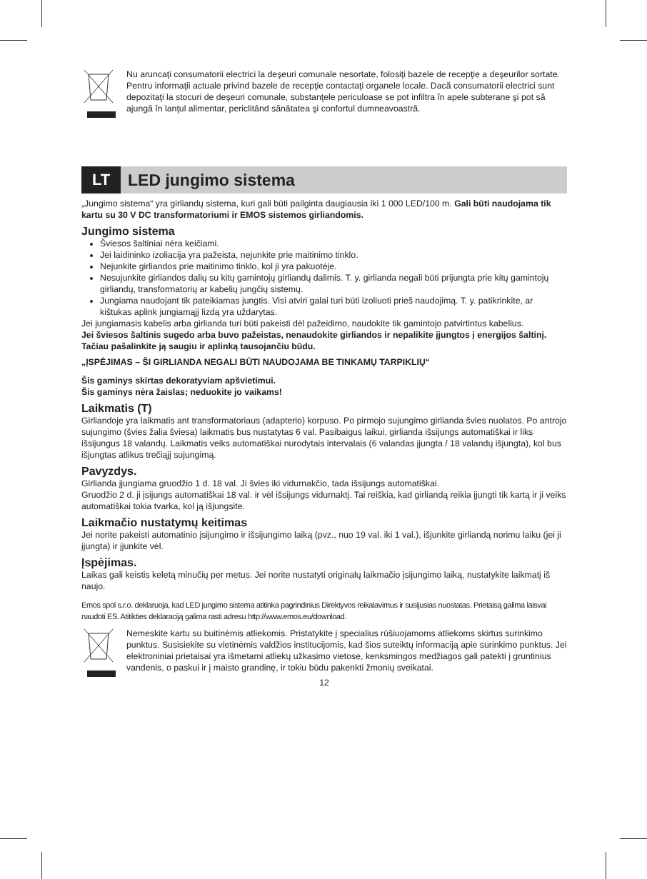Nu aruncaţi consumatorii electrici la deşeuri comunale nesortate, folosiţi bazele de recepţie a deşeurilor sortate. Pentru informaţii actuale privind bazele de recepţie contactaţi organele locale. Dacă consumatorii electrici sunt depozitaţi la stocuri de deşeuri comunale, substanţele periculoase se pot infiltra în apele subterane şi pot să ajungă în lanţul alimentar, periclitând sănătatea şi confortul dumneavoastră.
LT
LED jungimo sistema
„Jungimo sistema“ yra girliandų sistema, kuri gali būti pailginta daugiausia iki 1 000 LED/100 m. Gali būti naudojama tik kartu su 30 V DC transformatoriumi ir EMOS sistemos girliandomis.
Jungimo sistema
Šviesos šaltiniai nėra keičiami.
Jei laidininko izoliacija yra pažeista, nejunkite prie maitinimo tinklo.
Nejunkite girliandos prie maitinimo tinklo, kol ji yra pakuotėje.
Nesujunkite girliandos dalių su kitų gamintojų girliandų dalimis. T. y. girlianda negali būti prijungta prie kitų gamintojų girliandų, transformatorių ar kabelių jungčių sistemų.
Jungiama naudojant tik pateikiamas jungtis. Visi atviri galai turi būti izoliuoti prieš naudojimą. T. y. patikrinkite, ar kištukas aplink jungiamąjį lizdą yra uždarytas.
Jei jungiamasis kabelis arba girlianda turi būti pakeisti dėl pažeidimo, naudokite tik gamintojo patvirtintus kabelius.
Jei šviesos šaltinis sugedo arba buvo pažeistas, nenaudokite girliandos ir nepalikite įjungtos į energijos šaltinį. Tačiau pašalinkite ją saugiu ir aplinką tausojančiu būdu.
„ĮSPĖJIMAS – ŠI GIRLIANDA NEGALI BŪTI NAUDOJAMA BE TINKAMŲ TARPIKLIŲ“
Šis gaminys skirtas dekoratyviam apšvietimui.
Šis gaminys nėra žaislas; neduokite jo vaikams!
Laikmatis (T)
Girliandoje yra laikmatis ant transformatoriaus (adapterio) korpuso. Po pirmojo sujungimo girlianda švies nuolatos. Po antrojo sujungimo (švies žalia šviesa) laikmatis bus nustatytas 6 val. Pasibaigus laikui, girlianda išsijungs automatiškai ir liks išsijungus 18 valandų. Laikmatis veiks automatiškai nurodytais intervalais (6 valandas įjungta / 18 valandų išjungta), kol bus išjungtas atlikus trečiąjį sujungimą.
Pavyzdys.
Girlianda įjungiama gruodžio 1 d. 18 val. Ji švies iki vidurnakčio, tada išsijungs automatiškai.
Gruodžio 2 d. ji įsijungs automatiškai 18 val. ir vėl išsijungs vidurnaktį. Tai reiškia, kad girliandą reikia įjungti tik kartą ir ji veiks automatiškai tokia tvarka, kol ją išjungsite.
Laikmačio nustatymų keitimas
Jei norite pakeisti automatinio įsijungimo ir išsijungimo laiką (pvz., nuo 19 val. iki 1 val.), išjunkite girliandą norimu laiku (jei ji įjungta) ir įjunkite vėl.
Įspėjimas.
Laikas gali keistis keletą minučių per metus. Jei norite nustatyti originalų laikmačio įsijungimo laiką, nustatykite laikmatį iš naujo.
Emos spol s.r.o. deklaruoja, kad LED jungimo sistema atitinka pagrindinius Direktyvos reikalavimus ir susijusias nuostatas. Prietaisą galima laisvai naudoti ES. Atitikties deklaraciją galima rasti adresu http://www.emos.eu/download.
Nemeskite kartu su buitinėmis atliekomis. Pristatykite į specialius rūšiuojamoms atliekoms skirtus surinkimo punktus. Susisiekite su vietinėmis valdžios institucijomis, kad šios suteiktų informaciją apie surinkimo punktus. Jei elektroniniai prietaisai yra išmetami atliekų užkasimo vietose, kenksmingos medžiagos gali patekti į gruntinius vandenis, o paskui ir į maisto grandinę, ir tokiu būdu pakenkti žmonių sveikatai.
12